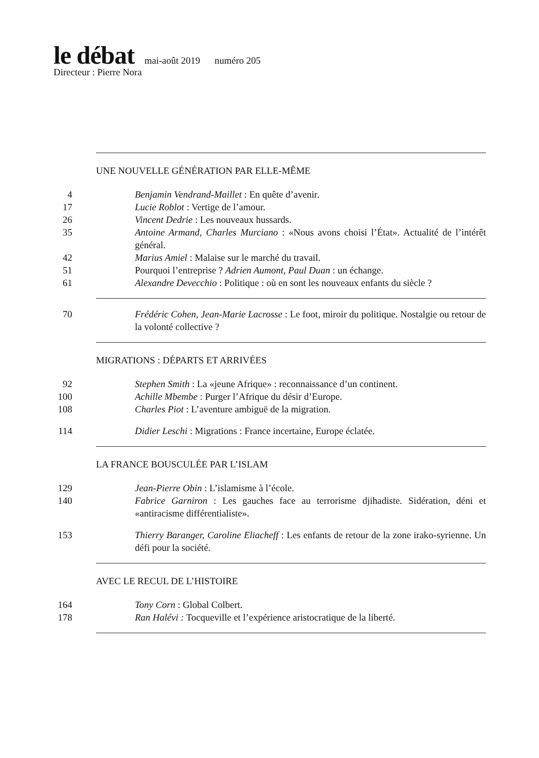le débat mai-août 2019 numéro 205
Directeur : Pierre Nora
UNE NOUVELLE GÉNÉRATION PAR ELLE-MÊME
4 Benjamin Vendrand-Maillet : En quête d’avenir.
17 Lucie Roblot : Vertige de l’amour.
26 Vincent Dedrie : Les nouveaux hussards.
35 Antoine Armand, Charles Murciano : «Nous avons choisi l’État». Actualité de l’intérêt général.
42 Marius Amiel : Malaise sur le marché du travail.
51 Pourquoi l’entreprise ? Adrien Aumont, Paul Duan : un échange.
61 Alexandre Devecchio : Politique : où en sont les nouveaux enfants du siècle ?
70 Frédéric Cohen, Jean-Marie Lacrosse : Le foot, miroir du politique. Nostalgie ou retour de la volonté collective ?
MIGRATIONS : DÉPARTS ET ARRIVÉES
92 Stephen Smith : La «jeune Afrique» : reconnaissance d’un continent.
100 Achille Mbembe : Purger l’Afrique du désir d’Europe.
108 Charles Piot : L’aventure ambiguë de la migration.
114 Didier Leschi : Migrations : France incertaine, Europe éclatée.
LA FRANCE BOUSCULÉE PAR L’ISLAM
129 Jean-Pierre Obin : L’islamisme à l’école.
140 Fabrice Garniron : Les gauches face au terrorisme djihadiste. Sidération, déni et «antiracisme différentialiste».
153 Thierry Baranger, Caroline Eliacheff : Les enfants de retour de la zone irako-syrienne. Un défi pour la société.
AVEC LE RECUL DE L’HISTOIRE
164 Tony Corn : Global Colbert.
178 Ran Halévi : Tocqueville et l’expérience aristocratique de la liberté.